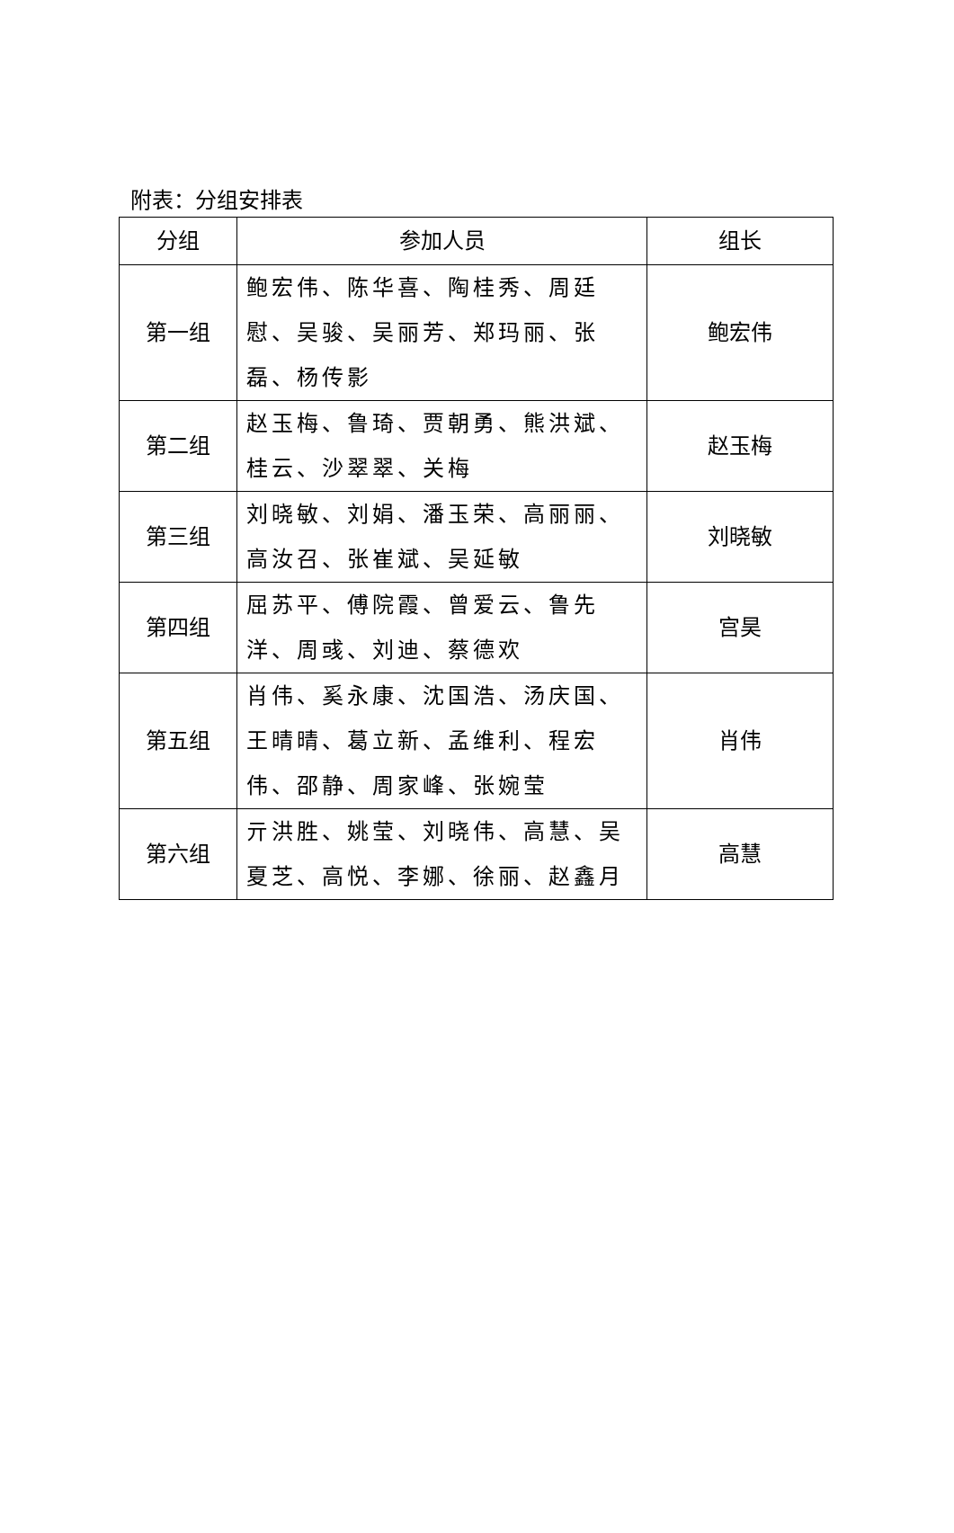附表：分组安排表
| 分组 | 参加人员 | 组长 |
| --- | --- | --- |
| 第一组 | 鲍宏伟、陈华喜、陶桂秀、周廷慰、吴骏、吴丽芳、郑玛丽、张磊、杨传影 | 鲍宏伟 |
| 第二组 | 赵玉梅、鲁琦、贾朝勇、熊洪斌、桂云、沙翠翠、关梅 | 赵玉梅 |
| 第三组 | 刘晓敏、刘娟、潘玉荣、高丽丽、高汝召、张崔斌、吴延敏 | 刘晓敏 |
| 第四组 | 屈苏平、傅院霞、曾爱云、鲁先洋、周彧、刘迪、蔡德欢 | 宫昊 |
| 第五组 | 肖伟、奚永康、沈国浩、汤庆国、王晴晴、葛立新、孟维利、程宏伟、邵静、周家峰、张婉莹 | 肖伟 |
| 第六组 | 亓洪胜、姚莹、刘晓伟、高慧、吴夏芝、高悦、李娜、徐丽、赵鑫月 | 高慧 |